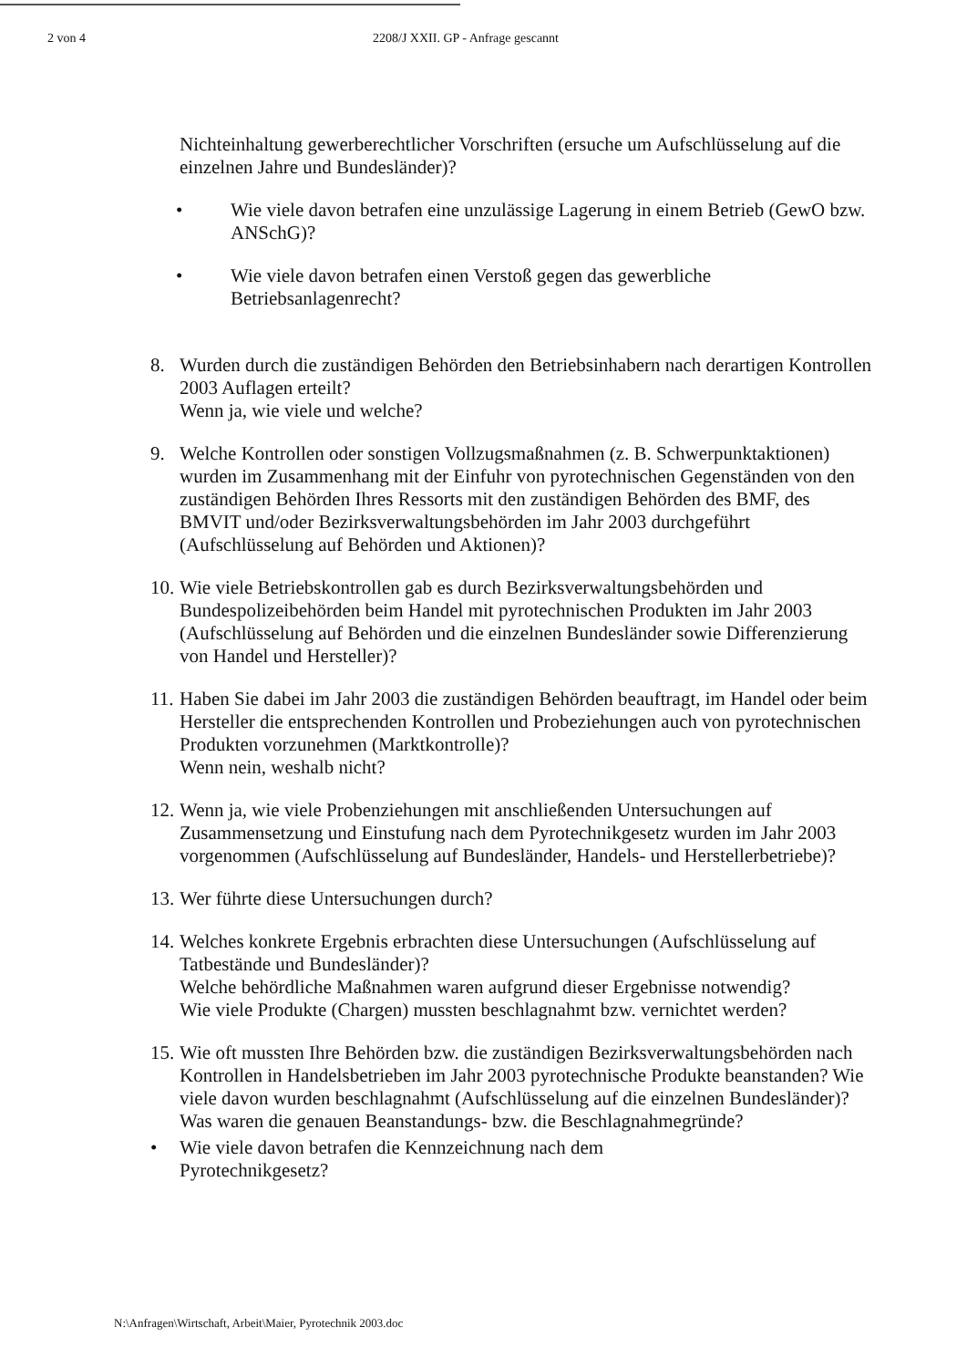2 von 4 2208/J XXII. GP - Anfrage gescannt
Nichteinhaltung gewerberechtlicher Vorschriften (ersuche um Aufschlüsselung auf die einzelnen Jahre und Bundesländer)?
• Wie viele davon betrafen eine unzulässige Lagerung in einem Betrieb (GewO bzw. ANSchG)?
• Wie viele davon betrafen einen Verstoß gegen das gewerbliche Betriebsanlagenrecht?
8. Wurden durch die zuständigen Behörden den Betriebsinhabern nach derartigen Kontrollen 2003 Auflagen erteilt?
Wenn ja, wie viele und welche?
9. Welche Kontrollen oder sonstigen Vollzugsmaßnahmen (z. B. Schwerpunktaktionen) wurden im Zusammenhang mit der Einfuhr von pyrotechnischen Gegenständen von den zuständigen Behörden Ihres Ressorts mit den zuständigen Behörden des BMF, des BMVIT und/oder Bezirksverwaltungsbehörden im Jahr 2003 durchgeführt (Aufschlüsselung auf Behörden und Aktionen)?
10. Wie viele Betriebskontrollen gab es durch Bezirksverwaltungsbehörden und Bundespolizeibehörden beim Handel mit pyrotechnischen Produkten im Jahr 2003 (Aufschlüsselung auf Behörden und die einzelnen Bundesländer sowie Differenzierung von Handel und Hersteller)?
11. Haben Sie dabei im Jahr 2003 die zuständigen Behörden beauftragt, im Handel oder beim Hersteller die entsprechenden Kontrollen und Probeziehungen auch von pyrotechnischen Produkten vorzunehmen (Marktkontrolle)?
Wenn nein, weshalb nicht?
12. Wenn ja, wie viele Probenziehungen mit anschließenden Untersuchungen auf Zusammensetzung und Einstufung nach dem Pyrotechnikgesetz wurden im Jahr 2003 vorgenommen (Aufschlüsselung auf Bundesländer, Handels- und Herstellerbetriebe)?
13. Wer führte diese Untersuchungen durch?
14. Welches konkrete Ergebnis erbrachten diese Untersuchungen (Aufschlüsselung auf Tatbestände und Bundesländer)?
Welche behördliche Maßnahmen waren aufgrund dieser Ergebnisse notwendig?
Wie viele Produkte (Chargen) mussten beschlagnahmt bzw. vernichtet werden?
15. Wie oft mussten Ihre Behörden bzw. die zuständigen Bezirksverwaltungsbehörden nach Kontrollen in Handelsbetrieben im Jahr 2003 pyrotechnische Produkte beanstanden? Wie viele davon wurden beschlagnahmt (Aufschlüsselung auf die einzelnen Bundesländer)? Was waren die genauen Beanstandungs- bzw. die Beschlagnahmegründe?
• Wie viele davon betrafen die Kennzeichnung nach dem
Pyrotechnikgesetz?
N:\Anfragen\Wirtschaft, Arbeit\Maier, Pyrotechnik 2003.doc